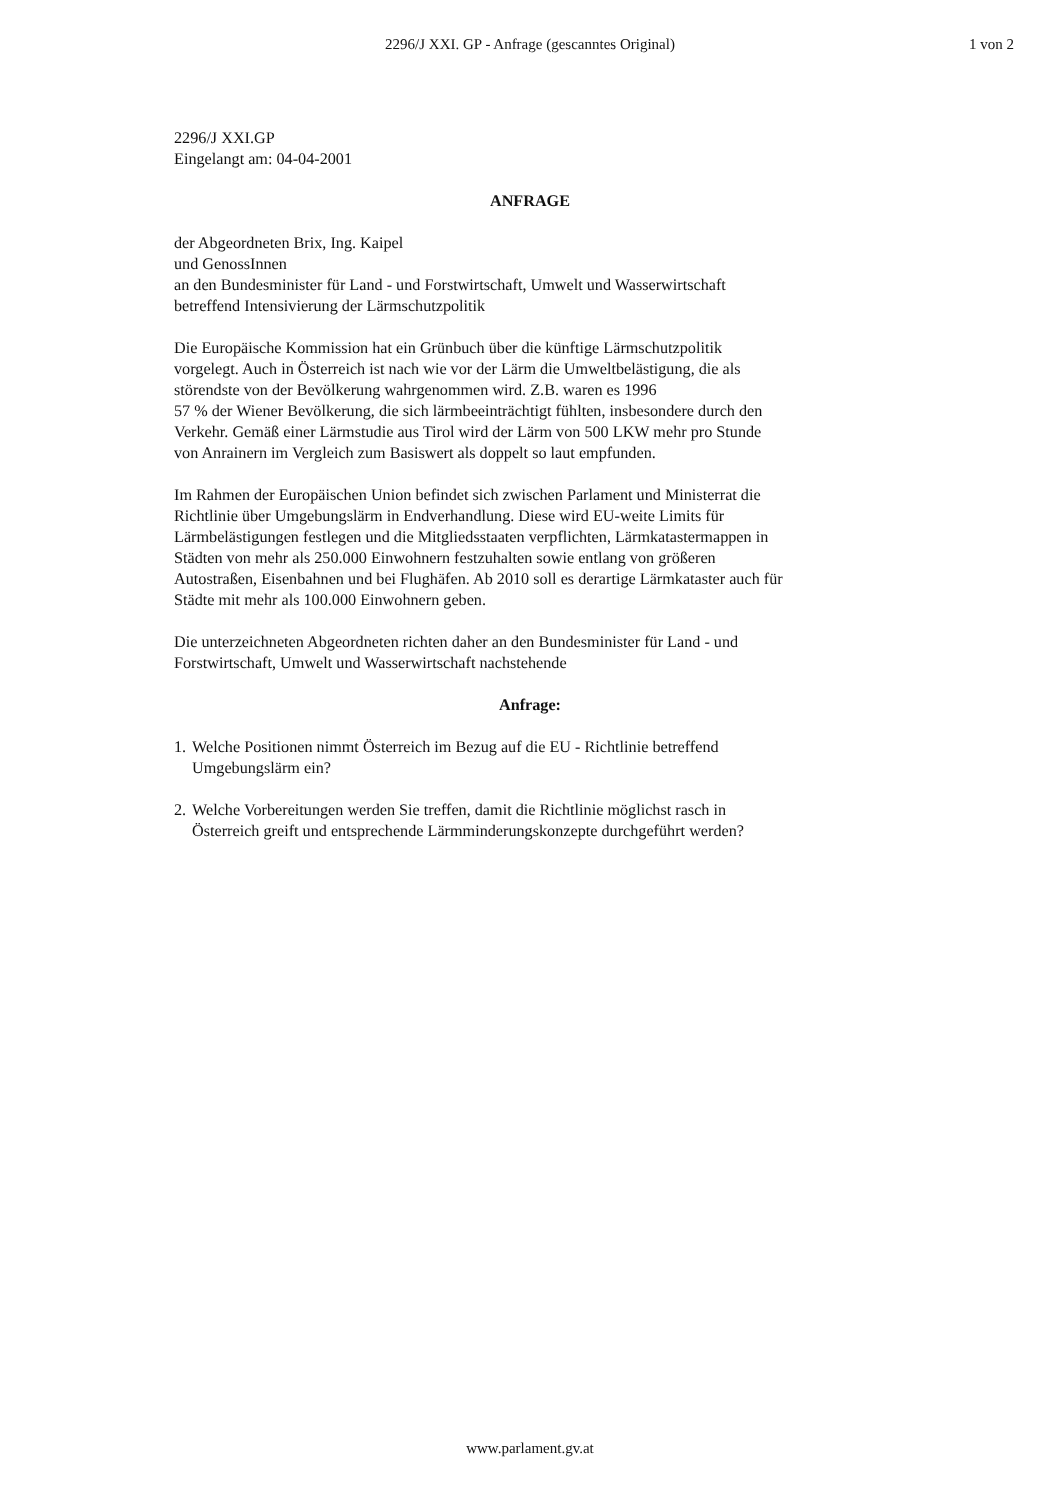2296/J XXI. GP - Anfrage (gescanntes Original)
1 von 2
2296/J XXI.GP
Eingelangt am: 04-04-2001
ANFRAGE
der Abgeordneten Brix, Ing. Kaipel
und GenossInnen
an den Bundesminister für Land - und Forstwirtschaft, Umwelt und Wasserwirtschaft
betreffend Intensivierung der Lärmschutzpolitik
Die Europäische Kommission hat ein Grünbuch über die künftige Lärmschutzpolitik
vorgelegt. Auch in Österreich ist nach wie vor der Lärm die Umweltbelästigung, die als
störendste von der Bevölkerung wahrgenommen wird. Z.B. waren es 1996
57 % der Wiener Bevölkerung, die sich lärmbeeinträchtigt fühlten, insbesondere durch den
Verkehr. Gemäß einer Lärmstudie aus Tirol wird der Lärm von 500 LKW mehr pro Stunde
von Anrainern im Vergleich zum Basiswert als doppelt so laut empfunden.
Im Rahmen der Europäischen Union befindet sich zwischen Parlament und Ministerrat die
Richtlinie über Umgebungslärm in Endverhandlung. Diese wird EU-weite Limits für
Lärmbelästigungen festlegen und die Mitgliedsstaaten verpflichten, Lärmkatastermappen in
Städten von mehr als 250.000 Einwohnern festzuhalten sowie entlang von größeren
Autostraßen, Eisenbahnen und bei Flughäfen. Ab 2010 soll es derartige Lärmkataster auch für
Städte mit mehr als 100.000 Einwohnern geben.
Die unterzeichneten Abgeordneten richten daher an den Bundesminister für Land - und
Forstwirtschaft, Umwelt und Wasserwirtschaft nachstehende
Anfrage:
1.
Welche Positionen nimmt Österreich im Bezug auf die EU - Richtlinie betreffend
Umgebungslärm ein?
2.
Welche Vorbereitungen werden Sie treffen, damit die Richtlinie möglichst rasch in
Österreich greift und entsprechende Lärmminderungskonzepte durchgeführt werden?
www.parlament.gv.at